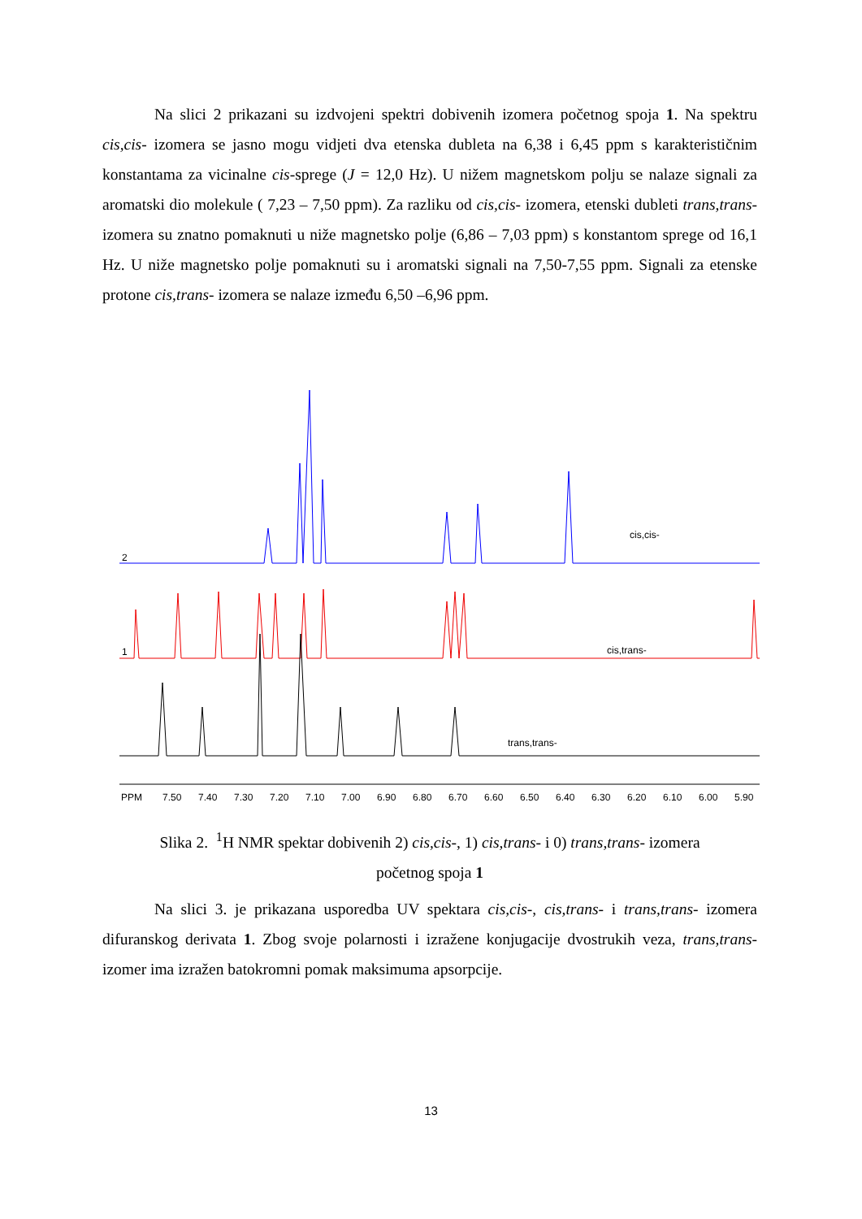Na slici 2 prikazani su izdvojeni spektri dobivenih izomera početnog spoja 1. Na spektru cis,cis- izomera se jasno mogu vidjeti dva etenska dubleta na 6,38 i 6,45 ppm s karakterističnim konstantama za vicinalne cis-sprege (J = 12,0 Hz). U nižem magnetskom polju se nalaze signali za aromatski dio molekule ( 7,23 – 7,50 ppm). Za razliku od cis,cis- izomera, etenski dubleti trans,trans- izomera su znatno pomaknuti u niže magnetsko polje (6,86 – 7,03 ppm) s konstantom sprege od 16,1 Hz. U niže magnetsko polje pomaknuti su i aromatski signali na 7,50-7,55 ppm. Signali za etenske protone cis,trans- izomera se nalaze između 6,50 –6,96 ppm.
2
cis,cis-
1
cis,trans-
trans,trans-
PPM
7.50
7.40
7.30
7.20
7.10
7.00
6.90
6.80
6.70
6.60
6.50
6.40
6.30
6.20
6.10
6.00
5.90
Slika 2. <sup>1</sup>H NMR spektar dobivenih 2) cis,cis-, 1) cis,trans- i 0) trans,trans- izomera
početnog spoja 1
Na slici 3. je prikazana usporedba UV spektara cis,cis-, cis,trans- i trans,trans- izomera difuranskog derivata 1. Zbog svoje polarnosti i izražene konjugacije dvostrukih veza, trans,trans- izomer ima izražen batokromni pomak maksimuma apsorpcije.
13